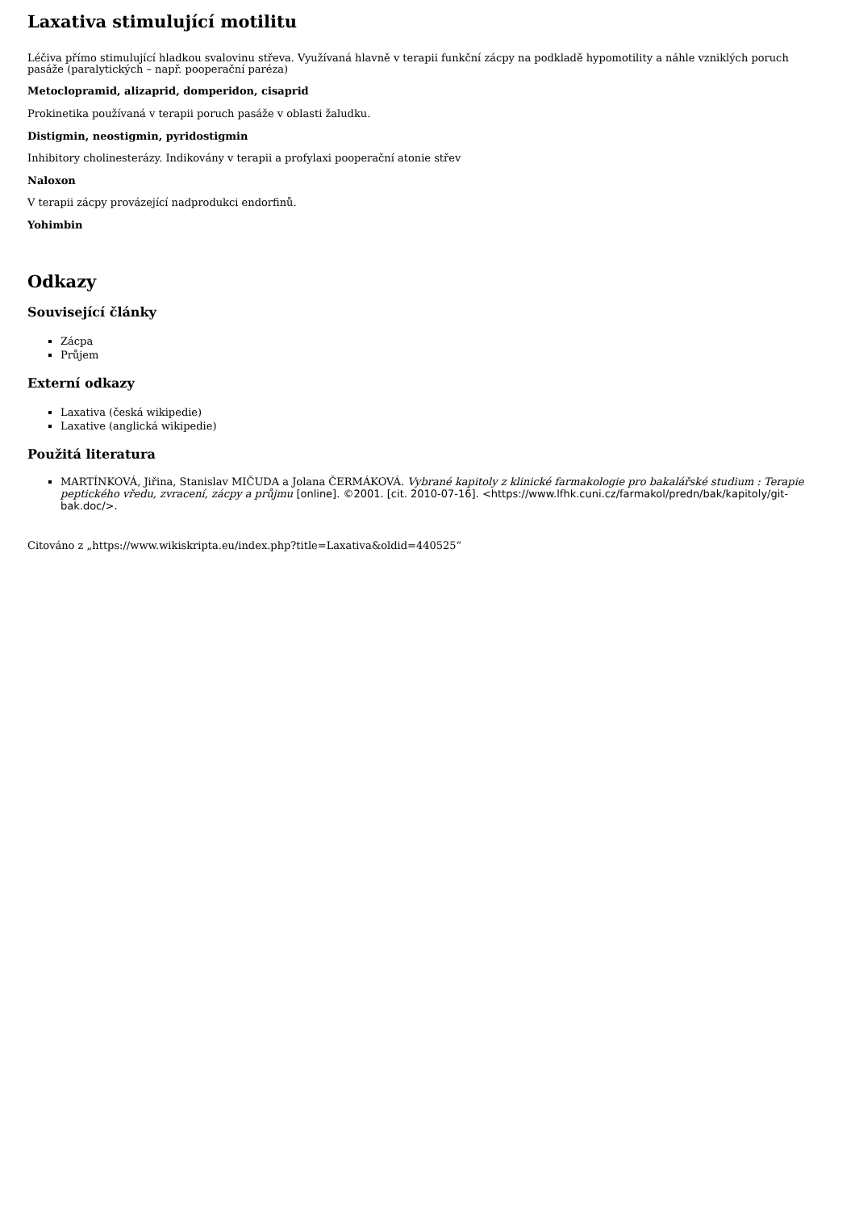Laxativa stimulující motilitu
Léčiva přímo stimulující hladkou svalovinu střeva. Využívaná hlavně v terapii funkční zácpy na podkladě hypomotility a náhle vzniklých poruch pasáže (paralytických – např. pooperační paréza)
Metoclopramid, alizaprid, domperidon, cisaprid
Prokinetika používaná v terapii poruch pasáže v oblasti žaludku.
Distigmin, neostigmin, pyridostigmin
Inhibitory cholinesterázy. Indikovány v terapii a profylaxi pooperační atonie střev
Naloxon
V terapii zácpy provázející nadprodukci endorfinů.
Yohimbin
Odkazy
Související články
Zácpa
Průjem
Externí odkazy
Laxativa (česká wikipedie)
Laxative (anglická wikipedie)
Použitá literatura
MARTÍNKOVÁ, Jiřina, Stanislav MIČUDA a Jolana ČERMÁKOVÁ. Vybrané kapitoly z klinické farmakologie pro bakalářské studium : Terapie peptického vředu, zvracení, zácpy a průjmu [online]. ©2001. [cit. 2010-07-16]. <https://www.lfhk.cuni.cz/farmakol/predn/bak/kapitoly/git-bak.doc/>.
Citováno z „https://www.wikiskripta.eu/index.php?title=Laxativa&oldid=440525“